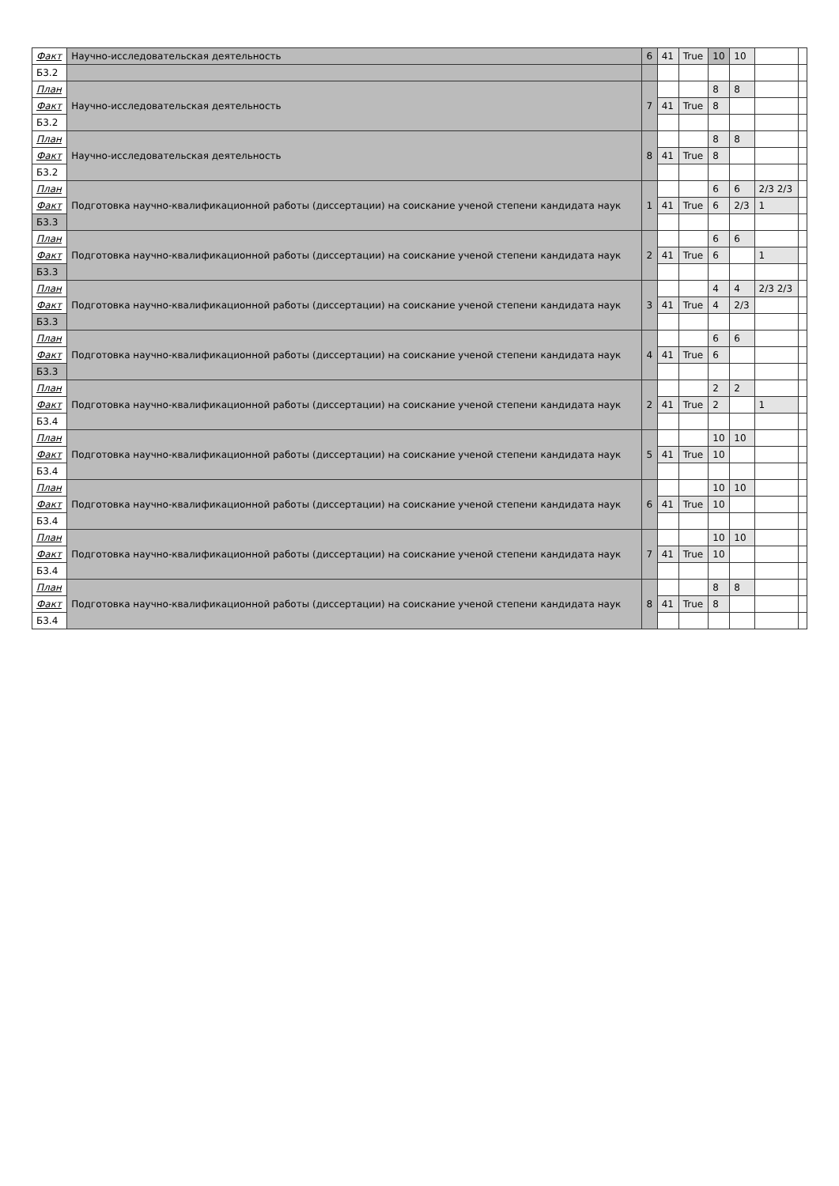| Факт | Научно-исследовательская деятельность | 6 | 41 | True | 10 | 10 | | |
| Б3.2 | | | | | | | | |
| План | Научно-исследовательская деятельность | 7 | | | 8 | 8 | | |
| Факт | | | 41 | True | 8 | | | |
| Б3.2 | | | | | | | | |
| План | Научно-исследовательская деятельность | 8 | | | 8 | 8 | | |
| Факт | | | 41 | True | 8 | | | |
| Б3.2 | | | | | | | | |
| План | Подготовка научно-квалификационной работы (диссертации) на соискание ученой степени кандидата наук | 1 | | | 6 | 6 | 2/3 2/3 | |
| Факт | | | 41 | True | 6 | 2/3 | 1 | |
| Б3.3 | | | | | | | | |
| План | Подготовка научно-квалификационной работы (диссертации) на соискание ученой степени кандидата наук | 2 | | | 6 | 6 | | |
| Факт | | | 41 | True | 6 | | 1 | |
| Б3.3 | | | | | | | | |
| План | Подготовка научно-квалификационной работы (диссертации) на соискание ученой степени кандидата наук | 3 | | | 4 | 4 | 2/3 2/3 | |
| Факт | | | 41 | True | 4 | 2/3 | | |
| Б3.3 | | | | | | | | |
| План | Подготовка научно-квалификационной работы (диссертации) на соискание ученой степени кандидата наук | 4 | | | 6 | 6 | | |
| Факт | | | 41 | True | 6 | | | |
| Б3.3 | | | | | | | | |
| План | Подготовка научно-квалификационной работы (диссертации) на соискание ученой степени кандидата наук | 2 | | | 2 | 2 | | |
| Факт | | | 41 | True | 2 | | 1 | |
| Б3.4 | | | | | | | | |
| План | Подготовка научно-квалификационной работы (диссертации) на соискание ученой степени кандидата наук | 5 | | | 10 | 10 | | |
| Факт | | | 41 | True | 10 | | | |
| Б3.4 | | | | | | | | |
| План | Подготовка научно-квалификационной работы (диссертации) на соискание ученой степени кандидата наук | 6 | | | 10 | 10 | | |
| Факт | | | 41 | True | 10 | | | |
| Б3.4 | | | | | | | | |
| План | Подготовка научно-квалификационной работы (диссертации) на соискание ученой степени кандидата наук | 7 | | | 10 | 10 | | |
| Факт | | | 41 | True | 10 | | | |
| Б3.4 | | | | | | | | |
| План | Подготовка научно-квалификационной работы (диссертации) на соискание ученой степени кандидата наук | 8 | | | 8 | 8 | | |
| Факт | | | 41 | True | 8 | | | |
| Б3.4 | | | | | | | | |